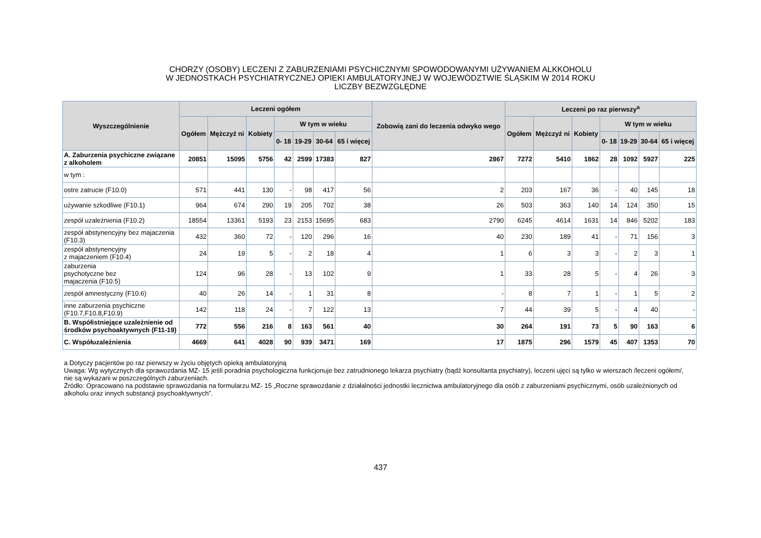CHORZY (OSOBY) LECZENI Z ZABURZENIAMI PSYCHICZNYMI SPOWODOWANYMI UŻYWANIEM ALKKOHOLU
W JEDNOSTKACH PSYCHIATRYCZNEJ OPIEKI AMBULATORYJNEJ W WOJEWÓDZTWIE ŚLĄSKIM W 2014 ROKU
LICZBY BEZWZGLĘDNE
| Wyszczególnienie | Leczeni ogółem | | | | | | | Zobowią zani do leczenia odwyko wego | Leczeni po raz pierwszy<sup>a</sup> | | | | | | |
| --- | --- | --- | --- | --- | --- | --- | --- | --- | --- | --- | --- | --- | --- | --- | --- |
| | Ogółem | Mężczyź ni | Kobiety | W tym w wieku | | | | | Ogółem | Mężczyź ni | Kobiety | W tym w wieku | | | |
| | | | | 0- 18 | 19-29 | 30-64 | 65 i więcej | | | | | 0- 18 | 19-29 | 30-64 | 65 i więcej |
| A. Zaburzenia psychiczne związane z alkoholem | 20851 | 15095 | 5756 | 42 | 2599 | 17383 | 827 | 2867 | 7272 | 5410 | 1862 | 28 | 1092 | 5927 | 225 |
| w tym : | | | | | | | | | | | | | | | |
| ostre zatrucie (F10.0) | 571 | 441 | 130 | - | 98 | 417 | 56 | 2 | 203 | 167 | 36 | - | 40 | 145 | 18 |
| używanie szkodliwe (F10.1) | 964 | 674 | 290 | 19 | 205 | 702 | 38 | 26 | 503 | 363 | 140 | 14 | 124 | 350 | 15 |
| zespół uzależnienia (F10.2) | 18554 | 13361 | 5193 | 23 | 2153 | 15695 | 683 | 2790 | 6245 | 4614 | 1631 | 14 | 846 | 5202 | 183 |
| zespół abstynencyjny bez majaczenia (F10.3) | 432 | 360 | 72 | - | 120 | 296 | 16 | 40 | 230 | 189 | 41 | - | 71 | 156 | 3 |
| zespół abstynencyjny z majaczeniem (F10.4) | 24 | 19 | 5 | - | 2 | 18 | 4 | 1 | 6 | 3 | 3 | - | 2 | 3 | 1 |
| zaburzenia psychotyczne bez majaczenia (F10.5) | 124 | 96 | 28 | - | 13 | 102 | 9 | 1 | 33 | 28 | 5 | - | 4 | 26 | 3 |
| zespół amnestyczny (F10.6) | 40 | 26 | 14 | - | 1 | 31 | 8 | - | 8 | 7 | 1 | - | 1 | 5 | 2 |
| inne zaburzenia psychiczne (F10.7,F10.8,F10.9) | 142 | 118 | 24 | - | 7 | 122 | 13 | 7 | 44 | 39 | 5 | - | 4 | 40 | - |
| B. Współistniejące uzależnienie od środków psychoaktywnych (F11-19) | 772 | 556 | 216 | 8 | 163 | 561 | 40 | 30 | 264 | 191 | 73 | 5 | 90 | 163 | 6 |
| C. Współuzależnienia | 4669 | 641 | 4028 | 90 | 939 | 3471 | 169 | 17 | 1875 | 296 | 1579 | 45 | 407 | 1353 | 70 |
a Dotyczy pacjentów po raz pierwszy w życiu objętych opieką ambulatoryjną
Uwaga: Wg wytycznych dla sprawozdania MZ- 15 jeśli poradnia psychologiczna funkcjonuje bez zatrudnionego lekarza psychiatry (bądź konsultanta psychiatry), leczeni ujęci są tylko w wierszach /leczeni ogółem/, nie są wykazani w poszczególnych zaburzeniach.
Źródło: Opracowano na podstawie sprawozdania na formularzu MZ- 15 „Roczne sprawozdanie z działalności jednostki lecznictwa ambulatoryjnego dla osób z zaburzeniami psychicznymi, osób uzależnionych od alkoholu oraz innych substancji psychoaktywnych”.
437